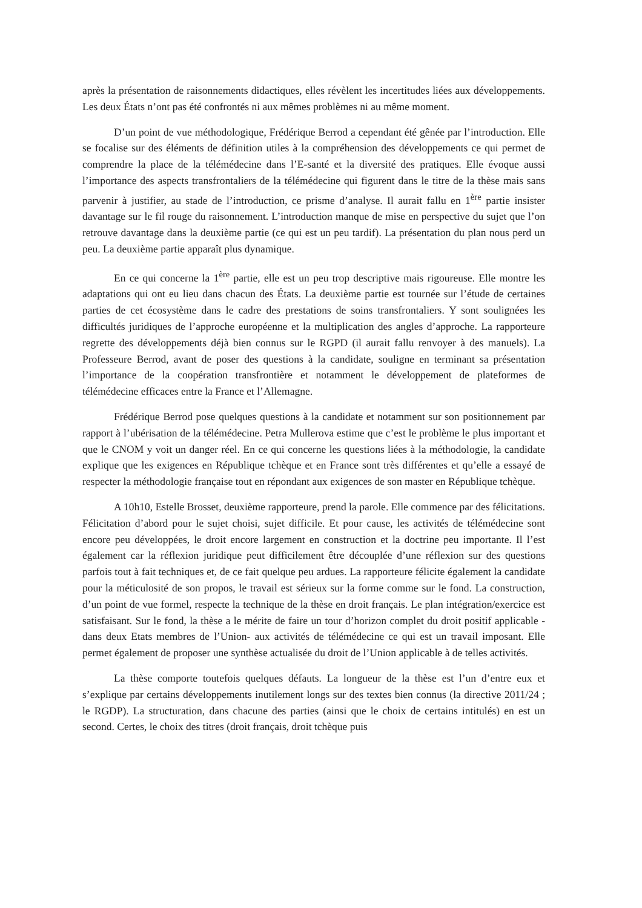après la présentation de raisonnements didactiques, elles révèlent les incertitudes liées aux développements. Les deux États n’ont pas été confrontés ni aux mêmes problèmes ni au même moment.
D’un point de vue méthodologique, Frédérique Berrod a cependant été gênée par l’introduction. Elle se focalise sur des éléments de définition utiles à la compréhension des développements ce qui permet de comprendre la place de la télémédecine dans l’E-santé et la diversité des pratiques. Elle évoque aussi l’importance des aspects transfrontaliers de la télémédecine qui figurent dans le titre de la thèse mais sans parvenir à justifier, au stade de l’introduction, ce prisme d’analyse. Il aurait fallu en 1<sup>ère</sup> partie insister davantage sur le fil rouge du raisonnement. L’introduction manque de mise en perspective du sujet que l’on retrouve davantage dans la deuxième partie (ce qui est un peu tardif). La présentation du plan nous perd un peu. La deuxième partie apparaît plus dynamique.
En ce qui concerne la 1<sup>ère</sup> partie, elle est un peu trop descriptive mais rigoureuse. Elle montre les adaptations qui ont eu lieu dans chacun des États. La deuxième partie est tournée sur l’étude de certaines parties de cet écosystème dans le cadre des prestations de soins transfrontaliers. Y sont soulignées les difficultés juridiques de l’approche européenne et la multiplication des angles d’approche. La rapporteure regrette des développements déjà bien connus sur le RGPD (il aurait fallu renvoyer à des manuels). La Professeure Berrod, avant de poser des questions à la candidate, souligne en terminant sa présentation l’importance de la coopération transfrontière et notamment le développement de plateformes de télémédecine efficaces entre la France et l’Allemagne.
Frédérique Berrod pose quelques questions à la candidate et notamment sur son positionnement par rapport à l’ubérisation de la télémédecine. Petra Mullerova estime que c’est le problème le plus important et que le CNOM y voit un danger réel. En ce qui concerne les questions liées à la méthodologie, la candidate explique que les exigences en République tchèque et en France sont très différentes et qu’elle a essayé de respecter la méthodologie française tout en répondant aux exigences de son master en République tchèque.
A 10h10, Estelle Brosset, deuxième rapporteure, prend la parole. Elle commence par des félicitations. Félicitation d’abord pour le sujet choisi, sujet difficile. Et pour cause, les activités de télémédecine sont encore peu développées, le droit encore largement en construction et la doctrine peu importante. Il l’est également car la réflexion juridique peut difficilement être découplée d’une réflexion sur des questions parfois tout à fait techniques et, de ce fait quelque peu ardues. La rapporteure félicite également la candidate pour la méticulosité de son propos, le travail est sérieux sur la forme comme sur le fond. La construction, d’un point de vue formel, respecte la technique de la thèse en droit français. Le plan intégration/exercice est satisfaisant. Sur le fond, la thèse a le mérite de faire un tour d’horizon complet du droit positif applicable - dans deux Etats membres de l’Union- aux activités de télémédecine ce qui est un travail imposant. Elle permet également de proposer une synthèse actualisée du droit de l’Union applicable à de telles activités.
La thèse comporte toutefois quelques défauts. La longueur de la thèse est l’un d’entre eux et s’explique par certains développements inutilement longs sur des textes bien connus (la directive 2011/24 ; le RGDP). La structuration, dans chacune des parties (ainsi que le choix de certains intitulés) en est un second. Certes, le choix des titres (droit français, droit tchèque puis